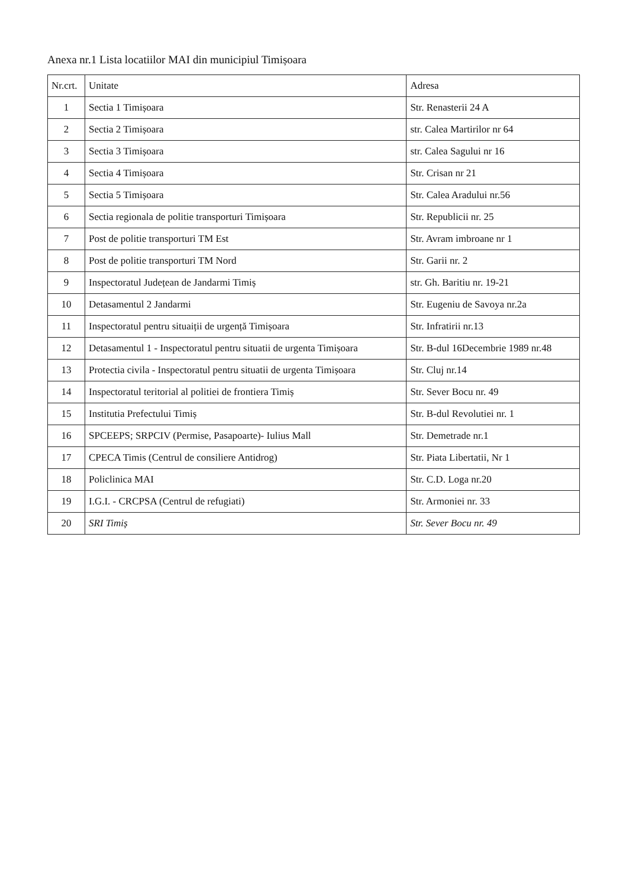Anexa nr.1 Lista locatiilor MAI din municipiul Timișoara
| Nr.crt. | Unitate | Adresa |
| --- | --- | --- |
| 1 | Sectia 1 Timișoara | Str. Renasterii 24 A |
| 2 | Sectia 2 Timișoara | str. Calea Martirilor nr 64 |
| 3 | Sectia 3 Timișoara | str. Calea Sagului nr 16 |
| 4 | Sectia 4 Timișoara | Str. Crisan nr 21 |
| 5 | Sectia 5 Timișoara | Str. Calea Aradului nr.56 |
| 6 | Sectia regionala de politie transporturi Timișoara | Str. Republicii nr. 25 |
| 7 | Post de politie transporturi TM Est | Str. Avram imbroane nr 1 |
| 8 | Post de politie transporturi TM Nord | Str. Garii nr. 2 |
| 9 | Inspectoratul Județean de Jandarmi Timiș | str. Gh. Baritiu nr. 19-21 |
| 10 | Detasamentul 2 Jandarmi | Str. Eugeniu de Savoya nr.2a |
| 11 | Inspectoratul pentru situaiții de urgență Timișoara | Str. Infratirii nr.13 |
| 12 | Detasamentul 1 - Inspectoratul pentru situatii de urgenta Timișoara | Str. B-dul 16Decembrie 1989 nr.48 |
| 13 | Protectia civila - Inspectoratul pentru situatii de urgenta Timișoara | Str. Cluj nr.14 |
| 14 | Inspectoratul teritorial al politiei de frontiera Timiș | Str. Sever Bocu nr. 49 |
| 15 | Institutia Prefectului Timiș | Str. B-dul Revolutiei nr. 1 |
| 16 | SPCEEPS; SRPCIV (Permise, Pasapoarte)- Iulius Mall | Str. Demetrade nr.1 |
| 17 | CPECA Timis (Centrul de consiliere Antidrog) | Str. Piata Libertatii, Nr 1 |
| 18 | Policlinica MAI | Str. C.D. Loga nr.20 |
| 19 | I.G.I. - CRCPSA (Centrul de refugiati) | Str. Armoniei nr. 33 |
| 20 | SRI Timiș | Str. Sever Bocu nr. 49 |